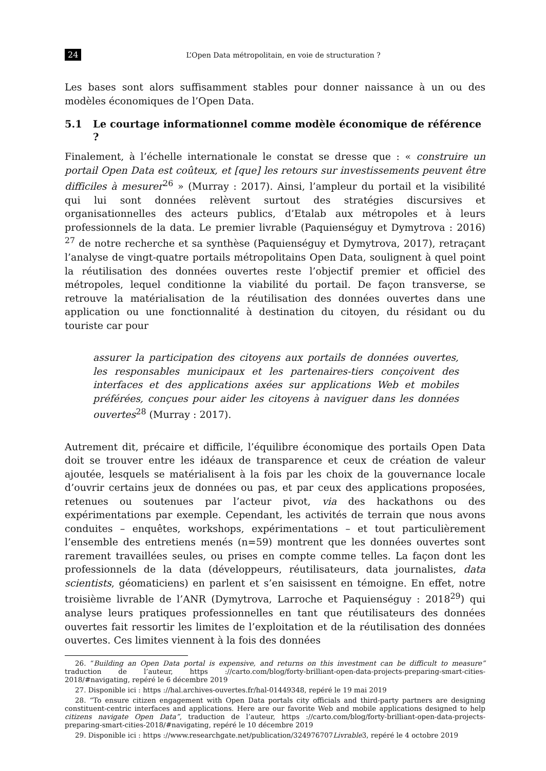24 L’Open Data métropolitain, en voie de structuration ?
Les bases sont alors suffisamment stables pour donner naissance à un ou des modèles économiques de l’Open Data.
5.1 Le courtage informationnel comme modèle économique de référence ?
Finalement, à l’échelle internationale le constat se dresse que : « construire un portail Open Data est coûteux, et [que] les retours sur investissements peuvent être difficiles à mesurer<sup>26</sup> » (Murray : 2017). Ainsi, l’ampleur du portail et la visibilité qui lui sont données relèvent surtout des stratégies discursives et organisationnelles des acteurs publics, d’Etalab aux métropoles et à leurs professionnels de la data. Le premier livrable (Paquienséguy et Dymytrova : 2016) <sup>27</sup> de notre recherche et sa synthèse (Paquienséguy et Dymytrova, 2017), retraçant l’analyse de vingt-quatre portails métropolitains Open Data, soulignent à quel point la réutilisation des données ouvertes reste l’objectif premier et officiel des métropoles, lequel conditionne la viabilité du portail. De façon transverse, se retrouve la matérialisation de la réutilisation des données ouvertes dans une application ou une fonctionnalité à destination du citoyen, du résidant ou du touriste car pour
assurer la participation des citoyens aux portails de données ouvertes, les responsables municipaux et les partenaires-tiers conçoivent des interfaces et des applications axées sur applications Web et mobiles préférées, conçues pour aider les citoyens à naviguer dans les données ouvertes<sup>28</sup> (Murray : 2017).
Autrement dit, précaire et difficile, l’équilibre économique des portails Open Data doit se trouver entre les idéaux de transparence et ceux de création de valeur ajoutée, lesquels se matérialisent à la fois par les choix de la gouvernance locale d’ouvrir certains jeux de données ou pas, et par ceux des applications proposées, retenues ou soutenues par l’acteur pivot, via des hackathons ou des expérimentations par exemple. Cependant, les activités de terrain que nous avons conduites – enquêtes, workshops, expérimentations – et tout particulièrement l’ensemble des entretiens menés (n=59) montrent que les données ouvertes sont rarement travaillées seules, ou prises en compte comme telles. La façon dont les professionnels de la data (développeurs, réutilisateurs, data journalistes, data scientists, géomaticiens) en parlent et s’en saisissent en témoigne. En effet, notre troisième livrable de l’ANR (Dymytrova, Larroche et Paquienséguy : 2018<sup>29</sup>) qui analyse leurs pratiques professionnelles en tant que réutilisateurs des données ouvertes fait ressortir les limites de l’exploitation et de la réutilisation des données ouvertes. Ces limites viennent à la fois des données
26. “Building an Open Data portal is expensive, and returns on this investment can be difficult to measure” traduction de l’auteur, https ://carto.com/blog/forty-brilliant-open-data-projects-preparing-smart-cities-2018/#navigating, repéré le 6 décembre 2019
27. Disponible ici : https ://hal.archives-ouvertes.fr/hal-01449348, repéré le 19 mai 2019
28. “To ensure citizen engagement with Open Data portals city officials and third-party partners are designing constituent-centric interfaces and applications. Here are our favorite Web and mobile applications designed to help citizens navigate Open Data”, traduction de l’auteur, https ://carto.com/blog/forty-brilliant-open-data-projects-preparing-smart-cities-2018/#navigating, repéré le 10 décembre 2019
29. Disponible ici : https ://www.researchgate.net/publication/324976707Livrable3, repéré le 4 octobre 2019